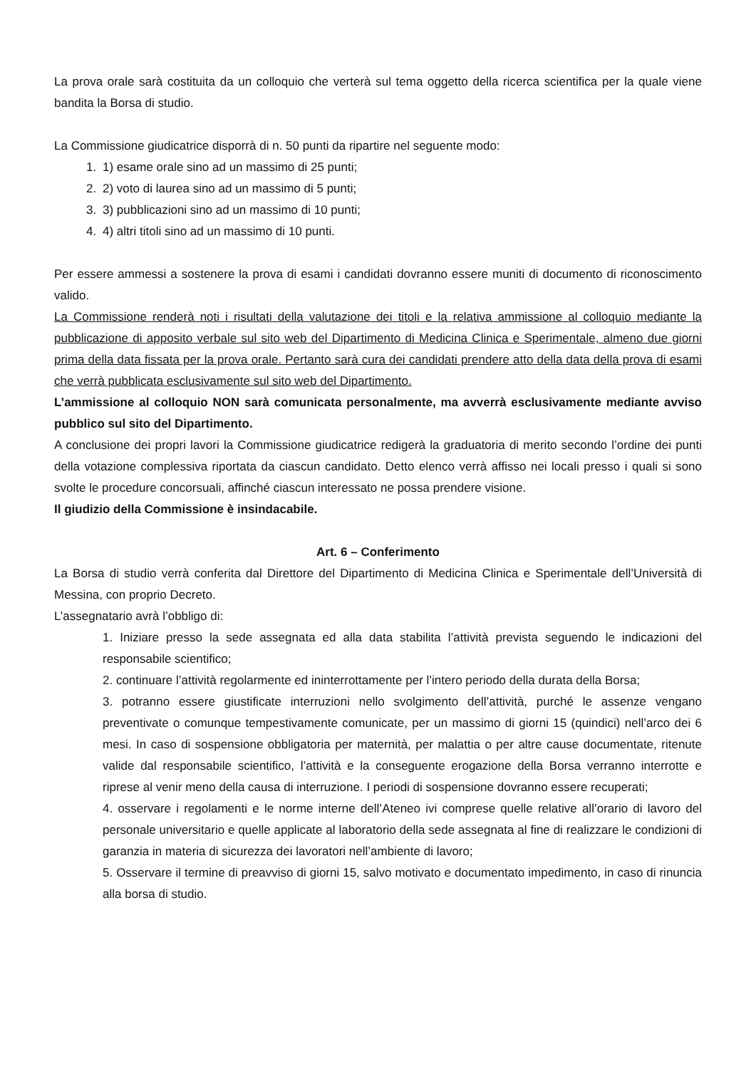La prova orale sarà costituita da un colloquio che verterà sul tema oggetto della ricerca scientifica per la quale viene bandita la Borsa di studio.
La Commissione giudicatrice disporrà di n. 50 punti da ripartire nel seguente modo:
1. 1) esame orale sino ad un massimo di 25 punti;
2. 2) voto di laurea sino ad un massimo di 5 punti;
3. 3) pubblicazioni sino ad un massimo di 10 punti;
4. 4) altri titoli sino ad un massimo di 10 punti.
Per essere ammessi a sostenere la prova di esami i candidati dovranno essere muniti di documento di riconoscimento valido.
La Commissione renderà noti i risultati della valutazione dei titoli e la relativa ammissione al colloquio mediante la pubblicazione di apposito verbale sul sito web del Dipartimento di Medicina Clinica e Sperimentale, almeno due giorni prima della data fissata per la prova orale. Pertanto sarà cura dei candidati prendere atto della data della prova di esami che verrà pubblicata esclusivamente sul sito web del Dipartimento.
L’ammissione al colloquio NON sarà comunicata personalmente, ma avverrà esclusivamente mediante avviso pubblico sul sito del Dipartimento.
A conclusione dei propri lavori la Commissione giudicatrice redigerà la graduatoria di merito secondo l’ordine dei punti della votazione complessiva riportata da ciascun candidato. Detto elenco verrà affisso nei locali presso i quali si sono svolte le procedure concorsuali, affinché ciascun interessato ne possa prendere visione.
Il giudizio della Commissione è insindacabile.
Art. 6 – Conferimento
La Borsa di studio verrà conferita dal Direttore del Dipartimento di Medicina Clinica e Sperimentale dell’Università di Messina, con proprio Decreto.
L’assegnatario avrà l’obbligo di:
1. Iniziare presso la sede assegnata ed alla data stabilita l’attività prevista seguendo le indicazioni del responsabile scientifico;
2. continuare l’attività regolarmente ed ininterrottamente per l’intero periodo della durata della Borsa;
3. potranno essere giustificate interruzioni nello svolgimento dell’attività, purché le assenze vengano preventivate o comunque tempestivamente comunicate, per un massimo di giorni 15 (quindici) nell’arco dei 6 mesi. In caso di sospensione obbligatoria per maternità, per malattia o per altre cause documentate, ritenute valide dal responsabile scientifico, l’attività e la conseguente erogazione della Borsa verranno interrotte e riprese al venir meno della causa di interruzione. I periodi di sospensione dovranno essere recuperati;
4. osservare i regolamenti e le norme interne dell’Ateneo ivi comprese quelle relative all’orario di lavoro del personale universitario e quelle applicate al laboratorio della sede assegnata al fine di realizzare le condizioni di garanzia in materia di sicurezza dei lavoratori nell’ambiente di lavoro;
5. Osservare il termine di preavviso di giorni 15, salvo motivato e documentato impedimento, in caso di rinuncia alla borsa di studio.